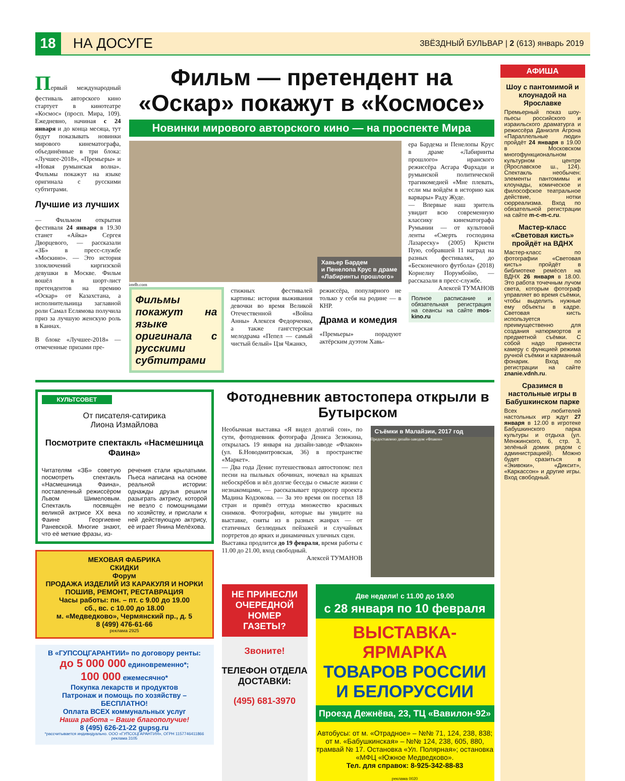18
НА ДОСУГЕ
ЗВЁЗДНЫЙ БУЛЬВАР | 2 (613) январь 2019
Первый международный фестиваль авторского кино стартует в кинотеатре «Космос» (просп. Мира, 109). Ежедневно, начиная с 24 января и до конца месяца, тут будут показывать новинки мирового кинематографа, объединённые в три блока: «Лучшее-2018», «Премьеры» и «Новая румынская волна». Фильмы покажут на языке оригинала с русскими субтитрами.
Лучшие из лучших
— Фильмом открытия фестиваля 24 января в 19.30 станет «Айка» Сергея Дворцевого, — рассказали «ЗБ» в пресс-службе «Москино». — Это история злоключений киргизской девушки в Москве. Фильм вошёл в шорт-лист претендентов на премию «Оскар» от Казахстана, а исполнительница заглавной роли Самал Еслямова получила приз за лучшую женскую роль в Каннах.
В блоке «Лучшее-2018» — отмеченные призами пре-
Фильм — претендент на «Оскар» покажут в «Космосе»
Новинки мирового авторского кино — на проспекте Мира
Хавьер Бардем
и Пенелопа Крус в драме
«Лабиринты прошлого»
imdb.com
Фильмы покажут на языке оригинала с русскими субтитрами
стижных фестивалей картины: история выживания девочки во время Великой Отечественной «Война Анны» Алексея Федорченко, а также гангстерская мелодрама «Пепел — самый чистый белый» Цзя Чжанкэ,
режиссёра, популярного не только у себя на родине — в КНР.
Драма и комедия
«Премьеры» порадуют актёрским дуэтом Хавь-
ера Бардема и Пенелопы Крус в драме «Лабиринты прошлого» иранского режиссёра Асгара Фархади и румынской политической трагикомедией «Мне плевать, если мы войдём в историю как варвары» Раду Жуде.
— Впервые наш зритель увидит всю современную классику кинематографа Румынии — от культовой ленты «Смерть господина Лазареску» (2005) Кристи Пую, собравшей 11 наград на разных фестивалях, до «Бесконечного футбола» (2018) Корнелиу Порумбойю, — рассказали в пресс-службе.
Алексей ТУМАНОВ
Полное расписание и обязательная регистрация на сеансы на сайте mos-kino.ru
КУЛЬТСОВЕТ
От писателя-сатирика
Лиона Измайлова
Посмотрите спектакль «Насмешница Фаина»
Читателям «ЗБ» советую посмотреть спектакль «Насмешница Фаина», поставленный режиссёром Львом Шимеловым. Спектакль посвящён великой актрисе XX века Фаине Георгиевне Раневской. Многие знают, что её меткие фразы, из-
речения стали крылатыми. Пьеса написана на основе реальной истории: однажды друзья решили разыграть актрису, которой не везло с помощницами по хозяйству, и прислали к ней действующую актрису, её играет Янина Мелёхова.
МЕХОВАЯ ФАБРИКА
СКИДКИ
Форум
ПРОДАЖА ИЗДЕЛИЙ ИЗ КАРАКУЛЯ И НОРКИ
ПОШИВ, РЕМОНТ, РЕСТАВРАЦИЯ
Часы работы: пн. – пт. с 9.00 до 19.00
сб., вс. с 10.00 до 18.00
м. «Медведково», Чермянский пр., д. 5
8 (499) 476-61-66
реклама 2925
В «ГУПСОЦГАРАНТИИ» по договору ренты:
до 5 000 000 единовременно*;
100 000 ежемесячно*
Покупка лекарств и продуктов
Патронаж и помощь по хозяйству – БЕСПЛАТНО!
Оплата ВСЕХ коммунальных услуг
Наша работа – Ваше благополучие!
8 (495) 626-21-22 gupsg.ru
*рассчитывается индивидуально. ООО «ГУПСОЦГАРАНТИЯ», ОГРН 1157746411866 реклама 3105
Фотодневник автостопера открыли в Бутырском
Необычная выставка «Я видел долгий сон», по сути, фотодневник фотографа Дениса Зезюкина, открылась 19 января на дизайн-заводе «Флакон» (ул. Б.Новодмитровская, 36) в пространстве «Маркет».
— Два года Денис путешествовал автостопом: пел песни на пыльных обочинах, ночевал на крышах небоскрёбов и вёл долгие беседы о смысле жизни с незнакомцами, — рассказывает продюсер проекта Мадина Кодзокова. — За это время он посетил 18 стран и привёз оттуда множество красивых снимков. Фотографии, которые вы увидите на выставке, сняты из в разных жанрах — от статичных безлюдных пейзажей и случайных портретов до ярких и динамичных уличных сцен.
Выставка продлится до 19 февраля, время работы с 11.00 до 21.00, вход свободный.
Алексей ТУМАНОВ
Съёмки в Малайзии, 2017 год
Предоставлено дизайн-заводом «Флакон»
НЕ ПРИНЕСЛИ ОЧЕРЕДНОЙ НОМЕР ГАЗЕТЫ?
Звоните!
ТЕЛЕФОН ОТДЕЛА ДОСТАВКИ:
(495) 681-3970
Две недели! с 11.00 до 19.00
с 28 января по 10 февраля
ВЫСТАВКА-ЯРМАРКА
ТОВАРОВ РОССИИ И БЕЛОРУССИИ
Проезд Дежнёва, 23, ТЦ «Вавилон-92»
Автобусы: от м. «Отрадное» – №№ 71, 124, 238, 838; от м. «Бабушкинская» – №№ 124, 238, 605, 880, трамвай № 17. Остановка «Ул. Полярная»; остановка «МФЦ «Южное Медведково».
Тел. для справок: 8-925-342-88-83
реклама 0020
АФИША
Шоу с пантомимой и клоунадой на Ярославке
Премьерный показ шоу-пьесы российского и израильского драматурга и режиссёра Даниэля Агрона «Параллельные люди» пройдёт 24 января в 19.00 в Московском многофункциональном культурном центре (Ярославское ш., 124). Спектакль необычен: элементы пантомимы и клоунады, комическое и философское театральное действие, нотки сюрреализма. Вход по обязательной регистрации на сайте m-c-m-c.ru.
Мастер-класс «Световая кисть» пройдёт на ВДНХ
Мастер-класс по фотографии «Световая кисть» пройдёт в библиотеке ремёсел на ВДНХ 26 января в 18.00. Это работа точечным лучом света, которым фотограф управляет во время съёмки, чтобы выделить нужные ему объекты в кадре. Световая кисть используется преимущественно для создания натюрмортов и предметной съёмки. С собой надо принести камеру с функцией режима ручной съёмки и карманный фонарик. Вход по регистрации на сайте znanie.vdnh.ru.
Сразимся в настольные игры в Бабушкинском парке
Всех любителей настольных игр ждут 27 января в 12.00 в игротеке Бабушкинского парка культуры и отдыха (ул. Менжинского, 6, стр. 3, зелёный домик рядом с администрацией). Можно будет сразиться в «Экивоки», «Диксит», «Каркассон» и другие игры. Вход свободный.